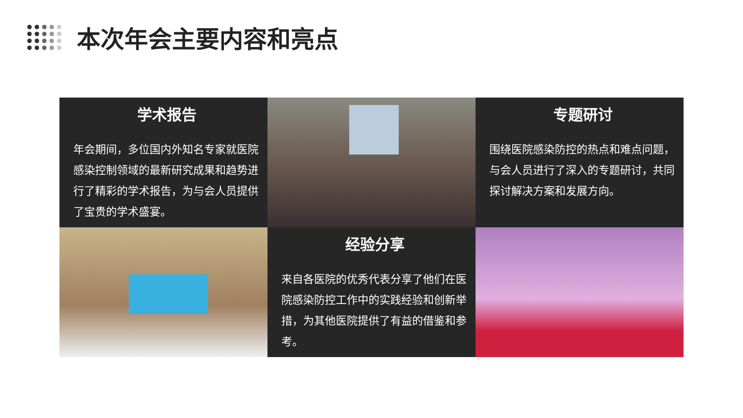本次年会主要内容和亮点
学术报告
年会期间，多位国内外知名专家就医院感染控制领域的最新研究成果和趋势进行了精彩的学术报告，为与会人员提供了宝贵的学术盛宴。
专题研讨
围绕医院感染防控的热点和难点问题，与会人员进行了深入的专题研讨，共同探讨解决方案和发展方向。
经验分享
来自各医院的优秀代表分享了他们在医院感染防控工作中的实践经验和创新举措，为其他医院提供了有益的借鉴和参考。